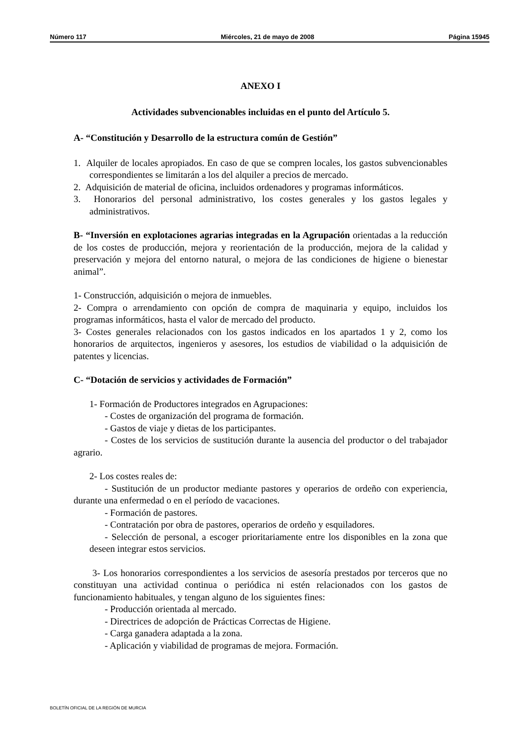Número 117 Miércoles, 21 de mayo de 2008 Página 15945
ANEXO I
Actividades subvencionables incluidas en el punto del Artículo 5.
A- “Constitución y Desarrollo de la estructura común de Gestión”
1. Alquiler de locales apropiados. En caso de que se compren locales, los gastos subvencionables correspondientes se limitarán a los del alquiler a precios de mercado.
2. Adquisición de material de oficina, incluidos ordenadores y programas informáticos.
3. Honorarios del personal administrativo, los costes generales y los gastos legales y administrativos.
B- “Inversión en explotaciones agrarias integradas en la Agrupación orientadas a la reducción de los costes de producción, mejora y reorientación de la producción, mejora de la calidad y preservación y mejora del entorno natural, o mejora de las condiciones de higiene o bienestar animal”.
1- Construcción, adquisición o mejora de inmuebles.
2- Compra o arrendamiento con opción de compra de maquinaria y equipo, incluidos los programas informáticos, hasta el valor de mercado del producto.
3- Costes generales relacionados con los gastos indicados en los apartados 1 y 2, como los honorarios de arquitectos, ingenieros y asesores, los estudios de viabilidad o la adquisición de patentes y licencias.
C- “Dotación de servicios y actividades de Formación”
1- Formación de Productores integrados en Agrupaciones:
- Costes de organización del programa de formación.
- Gastos de viaje y dietas de los participantes.
- Costes de los servicios de sustitución durante la ausencia del productor o del trabajador agrario.
2- Los costes reales de:
- Sustitución de un productor mediante pastores y operarios de ordeño con experiencia, durante una enfermedad o en el período de vacaciones.
- Formación de pastores.
- Contratación por obra de pastores, operarios de ordeño y esquiladores.
- Selección de personal, a escoger prioritariamente entre los disponibles en la zona que deseen integrar estos servicios.
3- Los honorarios correspondientes a los servicios de asesoría prestados por terceros que no constituyan una actividad continua o periódica ni estén relacionados con los gastos de funcionamiento habituales, y tengan alguno de los siguientes fines:
- Producción orientada al mercado.
- Directrices de adopción de Prácticas Correctas de Higiene.
- Carga ganadera adaptada a la zona.
- Aplicación y viabilidad de programas de mejora. Formación.
BOLETÍN OFICIAL DE LA REGIÓN DE MURCIA